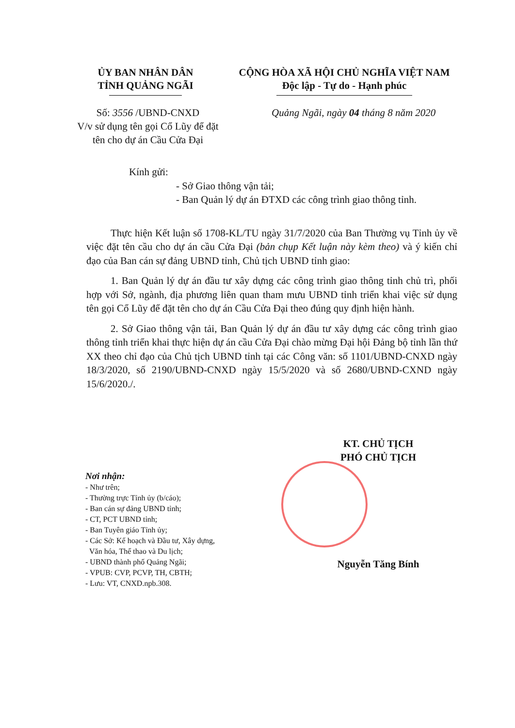ỦY BAN NHÂN DÂN
TỈNH QUẢNG NGÃI
CỘNG HÒA XÃ HỘI CHỦ NGHĨA VIỆT NAM
Độc lập - Tự do - Hạnh phúc
Số: 3556 /UBND-CNXD
V/v sử dụng tên gọi Cổ Lũy để đặt tên cho dự án Cầu Cửa Đại
Quảng Ngãi, ngày 04 tháng 8 năm 2020
Kính gửi:
- Sở Giao thông vận tải;
- Ban Quản lý dự án ĐTXD các công trình giao thông tỉnh.
Thực hiện Kết luận số 1708-KL/TU ngày 31/7/2020 của Ban Thường vụ Tỉnh ủy về việc đặt tên cầu cho dự án cầu Cửa Đại (bản chụp Kết luận này kèm theo) và ý kiến chỉ đạo của Ban cán sự đảng UBND tỉnh, Chủ tịch UBND tỉnh giao:
1. Ban Quản lý dự án đầu tư xây dựng các công trình giao thông tỉnh chủ trì, phối hợp với Sở, ngành, địa phương liên quan tham mưu UBND tỉnh triển khai việc sử dụng tên gọi Cổ Lũy để đặt tên cho dự án Cầu Cửa Đại theo đúng quy định hiện hành.
2. Sở Giao thông vận tải, Ban Quản lý dự án đầu tư xây dựng các công trình giao thông tỉnh triển khai thực hiện dự án cầu Cửa Đại chào mừng Đại hội Đảng bộ tỉnh lần thứ XX theo chỉ đạo của Chủ tịch UBND tỉnh tại các Công văn: số 1101/UBND-CNXD ngày 18/3/2020, số 2190/UBND-CNXD ngày 15/5/2020 và số 2680/UBND-CXND ngày 15/6/2020./.
Nơi nhận:
- Như trên;
- Thường trực Tỉnh ủy (b/cáo);
- Ban cán sự đảng UBND tỉnh;
- CT, PCT UBND tỉnh;
- Ban Tuyên giáo Tỉnh ủy;
- Các Sở: Kế hoạch và Đầu tư, Xây dựng,
Văn hóa, Thể thao và Du lịch;
- UBND thành phố Quảng Ngãi;
- VPUB: CVP, PCVP, TH, CBTH;
- Lưu: VT, CNXD.npb.308.
KT. CHỦ TỊCH
PHÓ CHỦ TỊCH
Nguyễn Tăng Bính